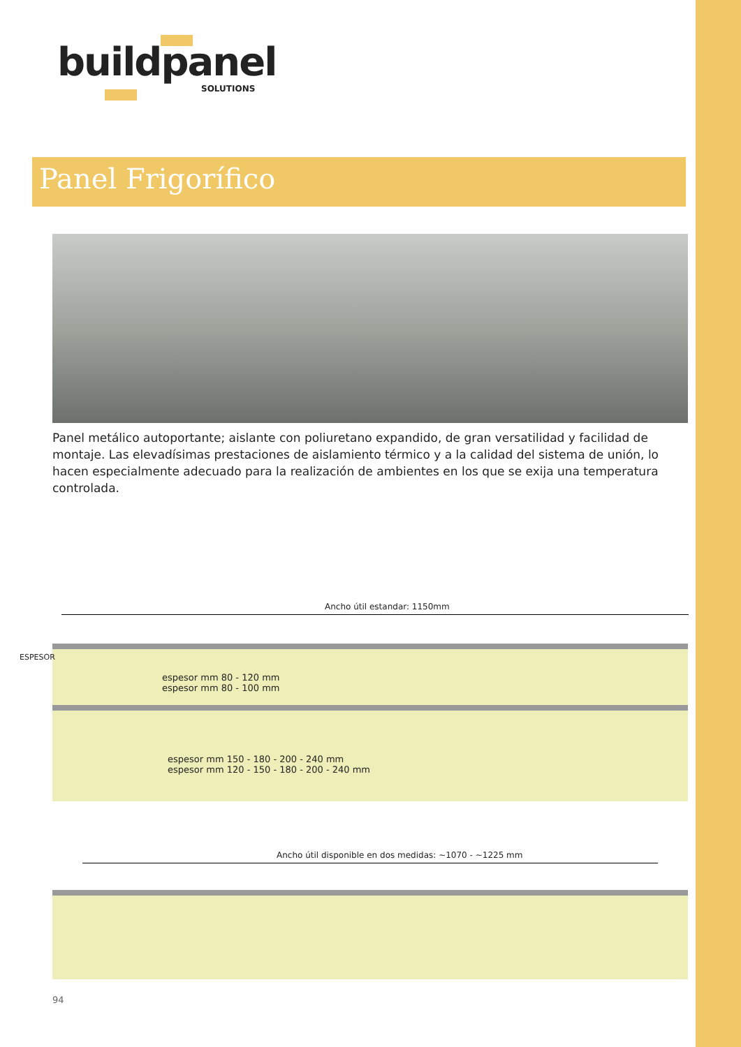buildpanel
SOLUTIONS
Panel Frigorífico
Panel metálico autoportante; aislante con poliuretano expandido, de gran versatilidad y facilidad de montaje. Las elevadísimas prestaciones de aislamiento térmico y a la calidad del sistema de unión, lo hacen especialmente adecuado para la realización de ambientes en los que se exija una temperatura controlada.
Ancho útil estandar: 1150mm
ESPESOR
espesor mm 80 - 120 mm
espesor mm 80 - 100 mm
espesor mm 150 - 180 - 200 - 240 mm
espesor mm 120 - 150 - 180 - 200 - 240 mm
Ancho útil disponible en dos medidas: ~1070 - ~1225 mm
94